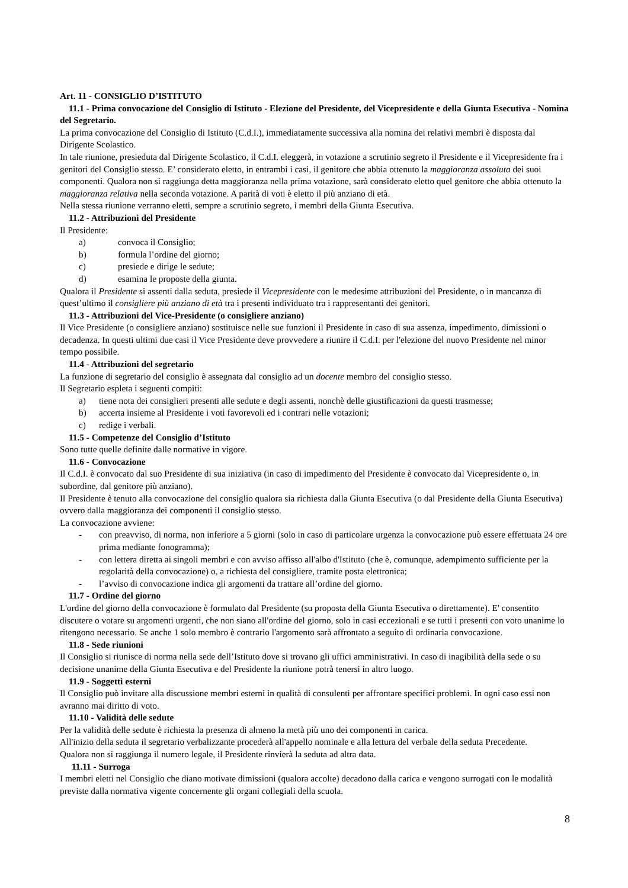Art. 11 - CONSIGLIO D’ISTITUTO
11.1 - Prima convocazione del Consiglio di Istituto - Elezione del Presidente, del Vicepresidente e della Giunta Esecutiva - Nomina del Segretario.
La prima convocazione del Consiglio di Istituto (C.d.I.), immediatamente successiva alla nomina dei relativi membri è disposta dal Dirigente Scolastico.
In tale riunione, presieduta dal Dirigente Scolastico, il C.d.I. eleggerà, in votazione a scrutinio segreto il Presidente e il Vicepresidente fra i genitori del Consiglio stesso. E’ considerato eletto, in entrambi i casi, il genitore che abbia ottenuto la maggioranza assoluta dei suoi componenti. Qualora non si raggiunga detta maggioranza nella prima votazione, sarà considerato eletto quel genitore che abbia ottenuto la maggioranza relativa nella seconda votazione. A parità di voti è eletto il più anziano di età.
Nella stessa riunione verranno eletti, sempre a scrutinio segreto, i membri della Giunta Esecutiva.
11.2 - Attribuzioni del Presidente
Il Presidente:
a) convoca il Consiglio;
b) formula l’ordine del giorno;
c) presiede e dirige le sedute;
d) esamina le proposte della giunta.
Qualora il Presidente si assenti dalla seduta, presiede il Vicepresidente con le medesime attribuzioni del Presidente, o in mancanza di quest’ultimo il consigliere più anziano di età tra i presenti individuato tra i rappresentanti dei genitori.
11.3 - Attribuzioni del Vice-Presidente (o consigliere anziano)
Il Vice Presidente (o consigliere anziano) sostituisce nelle sue funzioni il Presidente in caso di sua assenza, impedimento, dimissioni o decadenza. In questi ultimi due casi il Vice Presidente deve provvedere a riunire il C.d.I. per l'elezione del nuovo Presidente nel minor tempo possibile.
11.4 - Attribuzioni del segretario
La funzione di segretario del consiglio è assegnata dal consiglio ad un docente membro del consiglio stesso.
Il Segretario espleta i seguenti compiti:
a) tiene nota dei consiglieri presenti alle sedute e degli assenti, nonchè delle giustificazioni da questi trasmesse;
b) accerta insieme al Presidente i voti favorevoli ed i contrari nelle votazioni;
c) redige i verbali.
11.5 - Competenze del Consiglio d’Istituto
Sono tutte quelle definite dalle normative in vigore.
11.6 - Convocazione
Il C.d.I. è convocato dal suo Presidente di sua iniziativa (in caso di impedimento del Presidente è convocato dal Vicepresidente o, in subordine, dal genitore più anziano).
Il Presidente è tenuto alla convocazione del consiglio qualora sia richiesta dalla Giunta Esecutiva (o dal Presidente della Giunta Esecutiva) ovvero dalla maggioranza dei componenti il consiglio stesso.
La convocazione avviene:
- con preavviso, di norma, non inferiore a 5 giorni (solo in caso di particolare urgenza la convocazione può essere effettuata 24 ore prima mediante fonogramma);
- con lettera diretta ai singoli membri e con avviso affisso all'albo d'Istituto (che è, comunque, adempimento sufficiente per la regolarità della convocazione) o, a richiesta del consigliere, tramite posta elettronica;
- l’avviso di convocazione indica gli argomenti da trattare all’ordine del giorno.
11.7 - Ordine del giorno
L'ordine del giorno della convocazione è formulato dal Presidente (su proposta della Giunta Esecutiva o direttamente). E' consentito discutere o votare su argomenti urgenti, che non siano all'ordine del giorno, solo in casi eccezionali e se tutti i presenti con voto unanime lo ritengono necessario. Se anche 1 solo membro è contrario l'argomento sarà affrontato a seguito di ordinaria convocazione.
11.8 - Sede riunioni
Il Consiglio si riunisce di norma nella sede dell’Istituto dove si trovano gli uffici amministrativi. In caso di inagibilità della sede o su decisione unanime della Giunta Esecutiva e del Presidente la riunione potrà tenersi in altro luogo.
11.9 - Soggetti esterni
Il Consiglio può invitare alla discussione membri esterni in qualità di consulenti per affrontare specifici problemi. In ogni caso essi non avranno mai diritto di voto.
11.10 - Validità delle sedute
Per la validità delle sedute è richiesta la presenza di almeno la metà più uno dei componenti in carica.
All'inizio della seduta il segretario verbalizzante procederà all'appello nominale e alla lettura del verbale della seduta Precedente.
Qualora non si raggiunga il numero legale, il Presidente rinvierà la seduta ad altra data.
11.11 - Surroga
I membri eletti nel Consiglio che diano motivate dimissioni (qualora accolte) decadono dalla carica e vengono surrogati con le modalità previste dalla normativa vigente concernente gli organi collegiali della scuola.
8